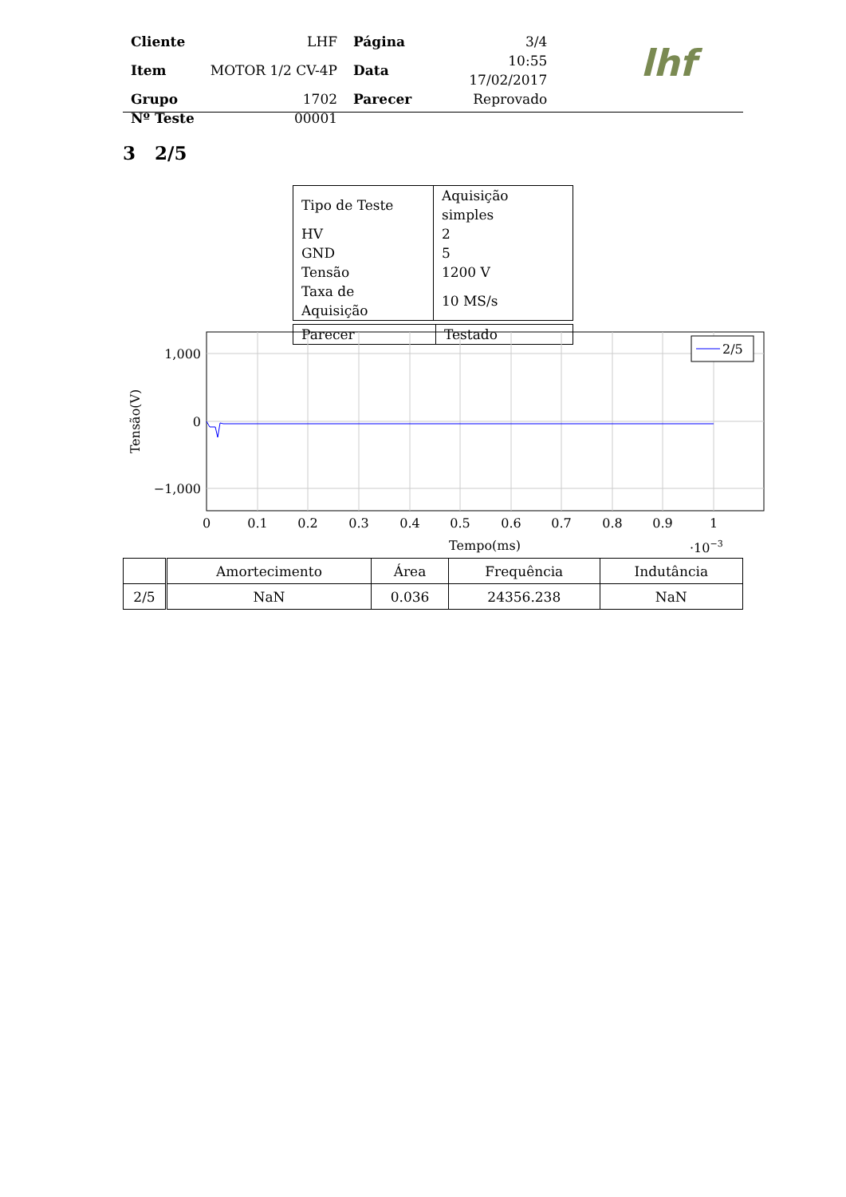| Cliente | LHF | Página | 3/4 |
| Item | MOTOR 1/2 CV-4P | Data | 10:55 17/02/2017 |
| Grupo | 1702 | Parecer | Reprovado |
| Nº Teste | 00001 | | |
lhf
3 2/5
| Tipo de Teste | Aquisição simples |
| HV | 2 |
| GND | 5 |
| Tensão | 1200 V |
| Taxa de Aquisição | 10 MS/s |
| Parecer | Testado |
2/5
1,000
0
−1,000
0
0.1
0.2
0.3
0.4
0.5
0.6
0.7
0.8
0.9
1
Tempo(ms)
·10−3
Tensão(V)
| | Amortecimento | Área | Frequência | Indutância |
| --- | --- | --- | --- | --- |
| 2/5 | NaN | 0.036 | 24356.238 | NaN |